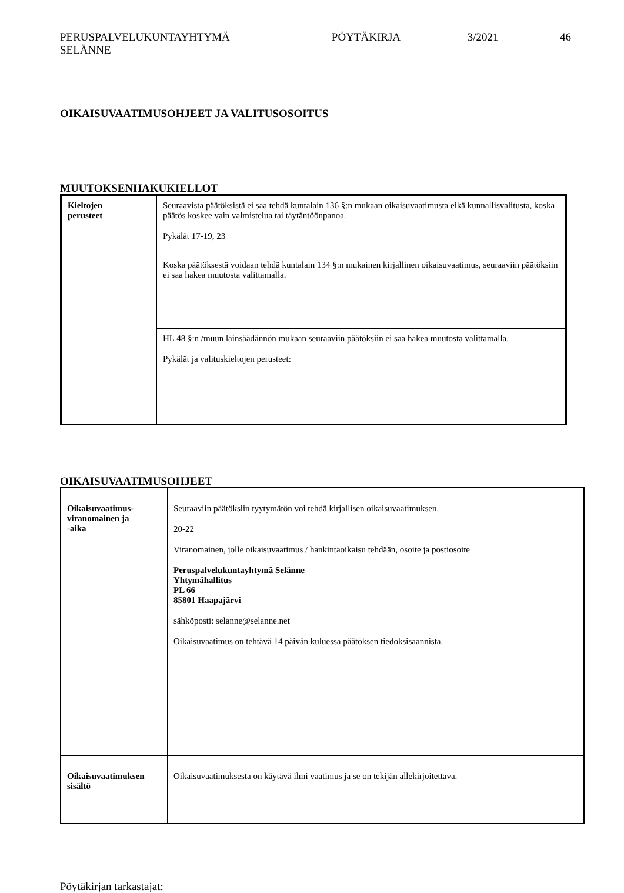PERUSPALVELUKUNTAYHTYMÄ
SELÄNNE
PÖYTÄKIRJA 3/2021 46
OIKAISUVAATIMUSOHJEET JA VALITUSOSOITUS
MUUTOKSENHAKUKIELLOT
| Kieltojen perusteet | Seuraavista päätöksistä ei saa tehdä kuntalain 136 §:n mukaan oikaisuvaatimusta eikä kunnallisvalitusta, koska päätös koskee vain valmistelua tai täytäntöönpanoa. Pykälät 17-19, 23 |
| | Koska päätöksestä voidaan tehdä kuntalain 134 §:n mukainen kirjallinen oikaisuvaatimus, seuraaviin päätöksiin ei saa hakea muutosta valittamalla. |
| | HL 48 §:n /muun lainsäädännön mukaan seuraaviin päätöksiin ei saa hakea muutosta valittamalla. Pykälät ja valituskieltojen perusteet: |
OIKAISUVAATIMUSOHJEET
| Oikaisuvaatimus- viranomainen ja -aika | Seuraaviin päätöksiin tyytymätön voi tehdä kirjallisen oikaisuvaatimuksen. 20-22 Viranomainen, jolle oikaisuvaatimus / hankintaoikaisu tehdään, osoite ja postiosoite Peruspalvelukuntayhtymä Selänne Yhtymähallitus PL 66 85801 Haapajärvi sähköposti: selanne@selanne.net Oikaisuvaatimus on tehtävä 14 päivän kuluessa päätöksen tiedoksisaannista. |
| Oikaisuvaatimuksen sisältö | Oikaisuvaatimuksesta on käytävä ilmi vaatimus ja se on tekijän allekirjoitettava. |
Pöytäkirjan tarkastajat: